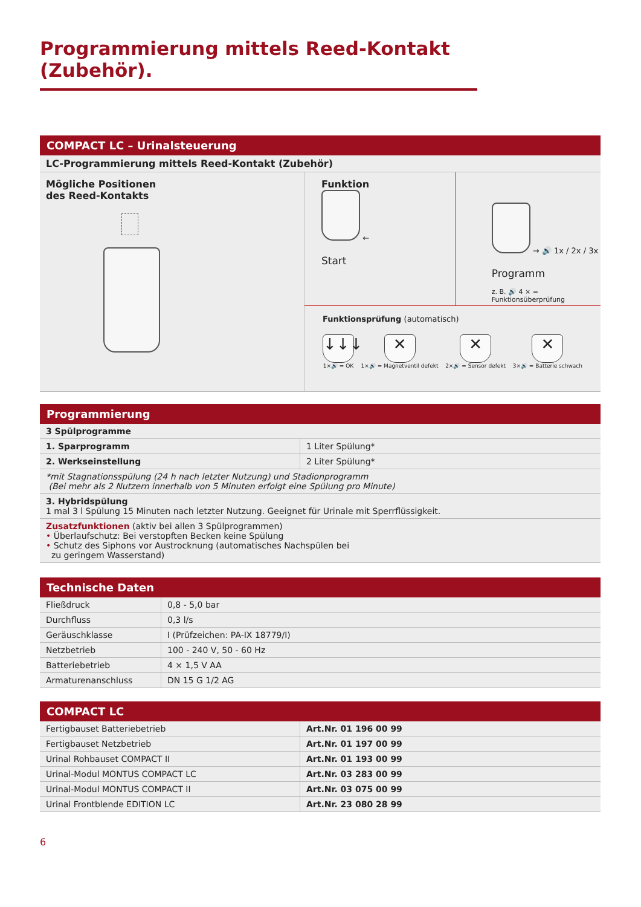Programmierung mittels Reed-Kontakt (Zubehör).
COMPACT LC – Urinalsteuerung
| LC-Programmierung mittels Reed-Kontakt (Zubehör) |
Mögliche Positionen
des Reed-Kontakts
Funktion
←
Start
→ 🔊 1x / 2x / 3x
Programm
z. B. 🔊 4 × = Funktionsüberprüfung
Funktionsprüfung (automatisch)
↓↓↓
1×🔊 = OK
✕
1×🔊 = Magnetventil defekt
✕
2×🔊 = Sensor defekt
✕
3×🔊 = Batterie schwach
Programmierung
| 3 Spülprogramme | |
| 1. Sparprogramm | 1 Liter Spülung* |
| 2. Werkseinstellung | 2 Liter Spülung* |
| *mit Stagnationsspülung (24 h nach letzter Nutzung) und Stadionprogramm (Bei mehr als 2 Nutzern innerhalb von 5 Minuten erfolgt eine Spülung pro Minute) | |
| 3. Hybridspülung 1 mal 3 l Spülung 15 Minuten nach letzter Nutzung. Geeignet für Urinale mit Sperrflüssigkeit. | |
| Zusatzfunktionen (aktiv bei allen 3 Spülprogrammen) • Überlaufschutz: Bei verstopften Becken keine Spülung • Schutz des Siphons vor Austrocknung (automatisches Nachspülen bei zu geringem Wasserstand) | |
Technische Daten
| Fließdruck | 0,8 - 5,0 bar |
| Durchfluss | 0,3 l/s |
| Geräuschklasse | I (Prüfzeichen: PA-IX 18779/I) |
| Netzbetrieb | 100 - 240 V, 50 - 60 Hz |
| Batteriebetrieb | 4 × 1,5 V AA |
| Armaturenanschluss | DN 15 G 1/2 AG |
COMPACT LC
| Fertigbauset Batteriebetrieb | Art.Nr. 01 196 00 99 |
| Fertigbauset Netzbetrieb | Art.Nr. 01 197 00 99 |
| Urinal Rohbauset COMPACT II | Art.Nr. 01 193 00 99 |
| Urinal-Modul MONTUS COMPACT LC | Art.Nr. 03 283 00 99 |
| Urinal-Modul MONTUS COMPACT II | Art.Nr. 03 075 00 99 |
| Urinal Frontblende EDITION LC | Art.Nr. 23 080 28 99 |
6